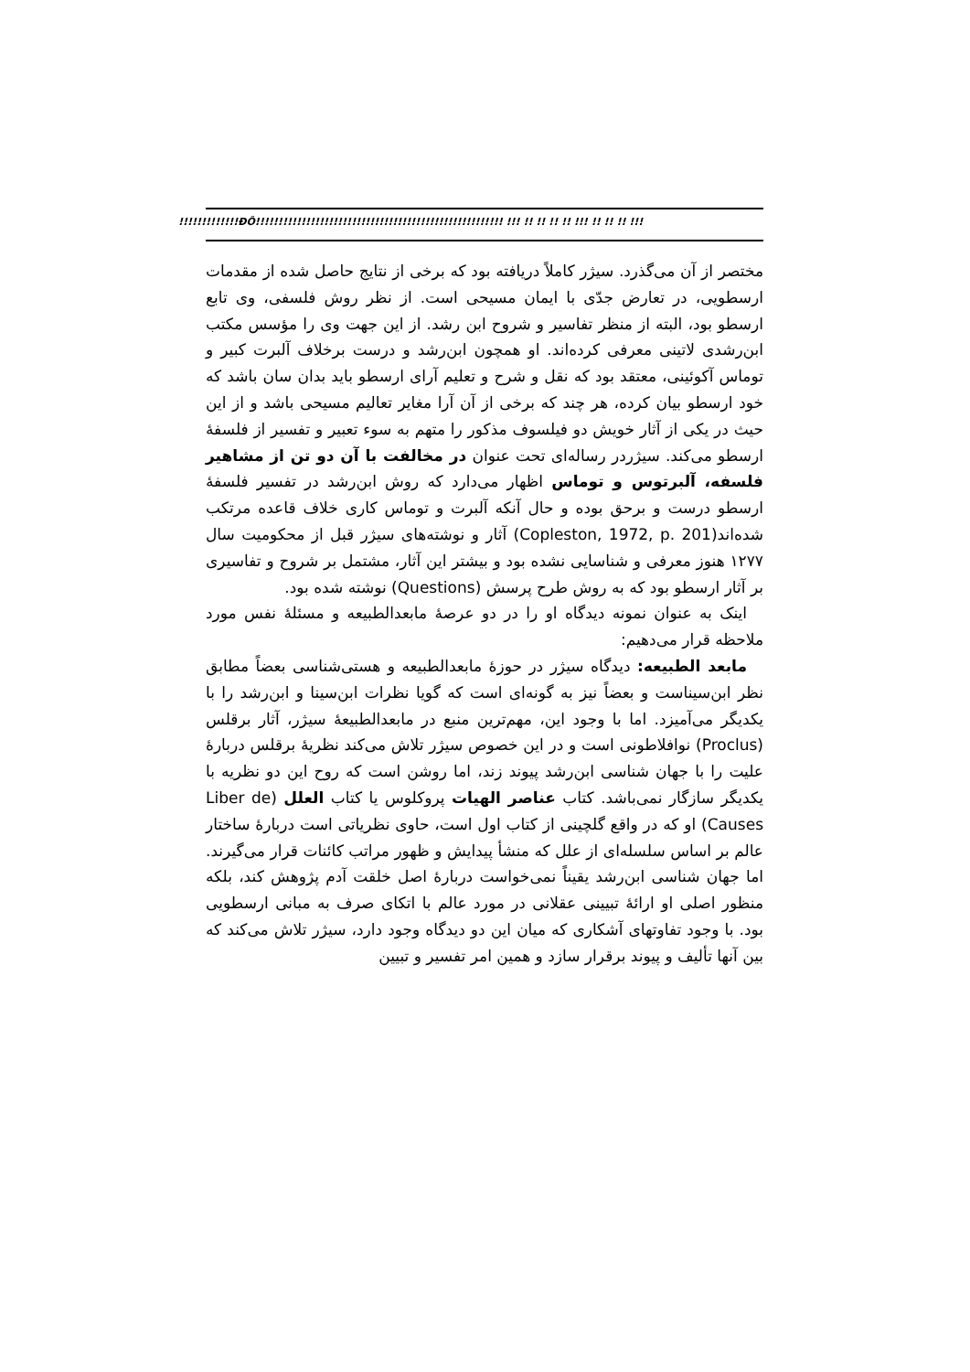!!!!!!!!!!!!!ÐÔ!!!!!!!!!!!!!!!!!!!!!!!!!!!!!!!!!!!!!!!!!!!!!!!!!!!!!! !!! !! !! !! !! !!! !! !! !! !!!
مختصر از آن می‌گذرد. سیژر کاملاً دریافته بود که برخی از نتایج حاصل شده از مقدمات ارسطویی، در تعارض جدّی با ایمان مسیحی است. از نظر روش فلسفی، وی تابع ارسطو بود، البته از منظر تفاسیر و شروح ابن رشد. از این جهت وی را مؤسس مکتب ابن‌رشدی لاتینی معرفی کرده‌اند. او همچون ابن‌رشد و درست برخلاف آلبرت کبیر و توماس آکوئینی، معتقد بود که نقل و شرح و تعلیم آرای ارسطو باید بدان سان باشد که خود ارسطو بیان کرده، هر چند که برخی از آن آرا مغایر تعالیم مسیحی باشد و از این حیث در یکی از آثار خویش دو فیلسوف مذکور را متهم به سوء تعبیر و تفسیر از فلسفهٔ ارسطو می‌کند. سیژردر رساله‌ای تحت عنوان در مخالفت با آن دو تن از مشاهیر فلسفه، آلبرتوس و توماس اظهار می‌دارد که روش ابن‌رشد در تفسیر فلسفهٔ ارسطو درست و برحق بوده و حال آنکه آلبرت و توماس کاری خلاف قاعده مرتکب شده‌اند(Copleston, 1972, p. 201) آثار و نوشته‌های سیژر قبل از محکومیت سال ۱۲۷۷ هنوز معرفی و شناسایی نشده بود و بیشتر این آثار، مشتمل بر شروح و تفاسیری بر آثار ارسطو بود که به روش طرح پرسش (Questions) نوشته شده بود.
اینک به عنوان نمونه دیدگاه او را در دو عرصهٔ مابعدالطبیعه و مسئلهٔ نفس مورد ملاحظه قرار می‌دهیم:
مابعد الطبیعه: دیدگاه سیژر در حوزهٔ مابعدالطبیعه و هستی‌شناسی بعضاً مطابق نظر ابن‌سیناست و بعضاً نیز به گونه‌ای است که گویا نظرات ابن‌سینا و ابن‌رشد را با یکدیگر می‌آمیزد. اما با وجود این، مهم‌ترین منبع در مابعدالطبیعهٔ سیژر، آثار برقلس (Proclus) نوافلاطونی است و در این خصوص سیژر تلاش می‌کند نظریهٔ برقلس دربارهٔ علیت را با جهان شناسی ابن‌رشد پیوند زند، اما روشن است که روح این دو نظریه با یکدیگر سازگار نمی‌باشد. کتاب عناصر الهیات پروکلوس یا کتاب العلل (Liber de Causes) او که در واقع گلچینی از کتاب اول است، حاوی نظریاتی است دربارهٔ ساختار عالم بر اساس سلسله‌ای از علل که منشأ پیدایش و ظهور مراتب کائنات قرار می‌گیرند. اما جهان شناسی ابن‌رشد یقیناً نمی‌خواست دربارهٔ اصل خلقت آدم پژوهش کند، بلکه منظور اصلی او ارائهٔ تبیینی عقلانی در مورد عالم با اتکای صرف به مبانی ارسطویی بود. با وجود تفاوتهای آشکاری که میان این دو دیدگاه وجود دارد، سیژر تلاش می‌کند که بین آنها تألیف و پیوند برقرار سازد و همین امر تفسیر و تبیین